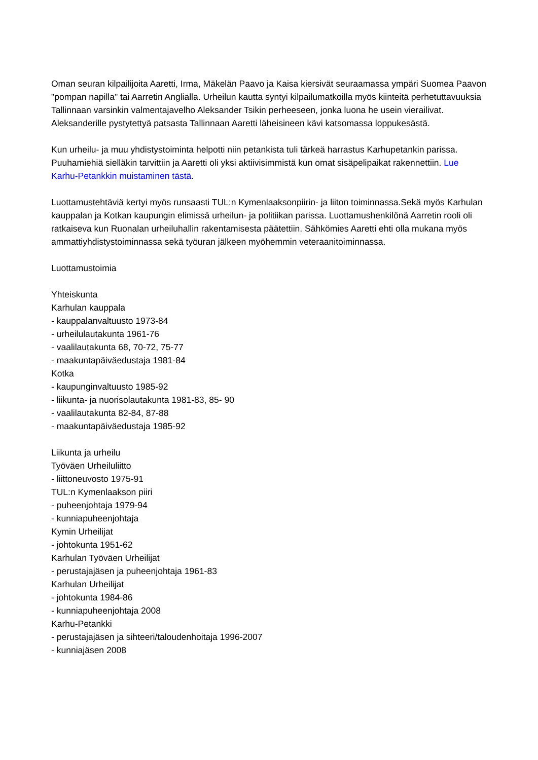Oman seuran kilpailijoita Aaretti, Irma, Mäkelän Paavo ja Kaisa kiersivät seuraamassa ympäri Suomea Paavon "pompan napilla" tai Aarretin Anglialla. Urheilun kautta syntyi kilpailumatkoilla myös kiinteitä perhetuttavuuksia Tallinnaan varsinkin valmentajavelho Aleksander Tsikin perheeseen, jonka luona he usein vierailivat. Aleksanderille pystytettyä patsasta Tallinnaan Aaretti läheisineen kävi katsomassa loppukesästä.
Kun urheilu- ja muu yhdistystoiminta helpotti niin petankista tuli tärkeä harrastus Karhupetankin parissa. Puuhamiehiä sielläkin tarvittiin ja Aaretti oli yksi aktiivisimmistä kun omat sisäpelipaikat rakennettiin. Lue Karhu-Petankkin muistaminen tästä.
Luottamustehtäviä kertyi myös runsaasti TUL:n Kymenlaaksonpiirin- ja liiton toiminnassa.Sekä myös Karhulan kauppalan ja Kotkan kaupungin elimissä urheilun- ja politiikan parissa. Luottamushenkilönä Aarretin rooli oli ratkaiseva kun Ruonalan urheiluhallin rakentamisesta päätettiin. Sähkömies Aaretti ehti olla mukana myös ammattiyhdistystoiminnassa sekä työuran jälkeen myöhemmin veteraanitoiminnassa.
Luottamustoimia
Yhteiskunta
Karhulan kauppala
- kauppalanvaltuusto 1973-84
- urheilulautakunta 1961-76
- vaalilautakunta 68, 70-72, 75-77
- maakuntapäiväedustaja 1981-84
Kotka
- kaupunginvaltuusto 1985-92
- liikunta- ja nuorisolautakunta 1981-83, 85- 90
- vaalilautakunta 82-84, 87-88
- maakuntapäiväedustaja 1985-92
Liikunta ja urheilu
Työväen Urheiluliitto
- liittoneuvosto 1975-91
TUL:n Kymenlaakson piiri
- puheenjohtaja 1979-94
- kunniapuheenjohtaja
Kymin Urheilijat
- johtokunta 1951-62
Karhulan Työväen Urheilijat
- perustajajäsen ja puheenjohtaja 1961-83
Karhulan Urheilijat
- johtokunta 1984-86
- kunniapuheenjohtaja 2008
Karhu-Petankki
- perustajajäsen ja sihteeri/taloudenhoitaja 1996-2007
- kunniajäsen 2008